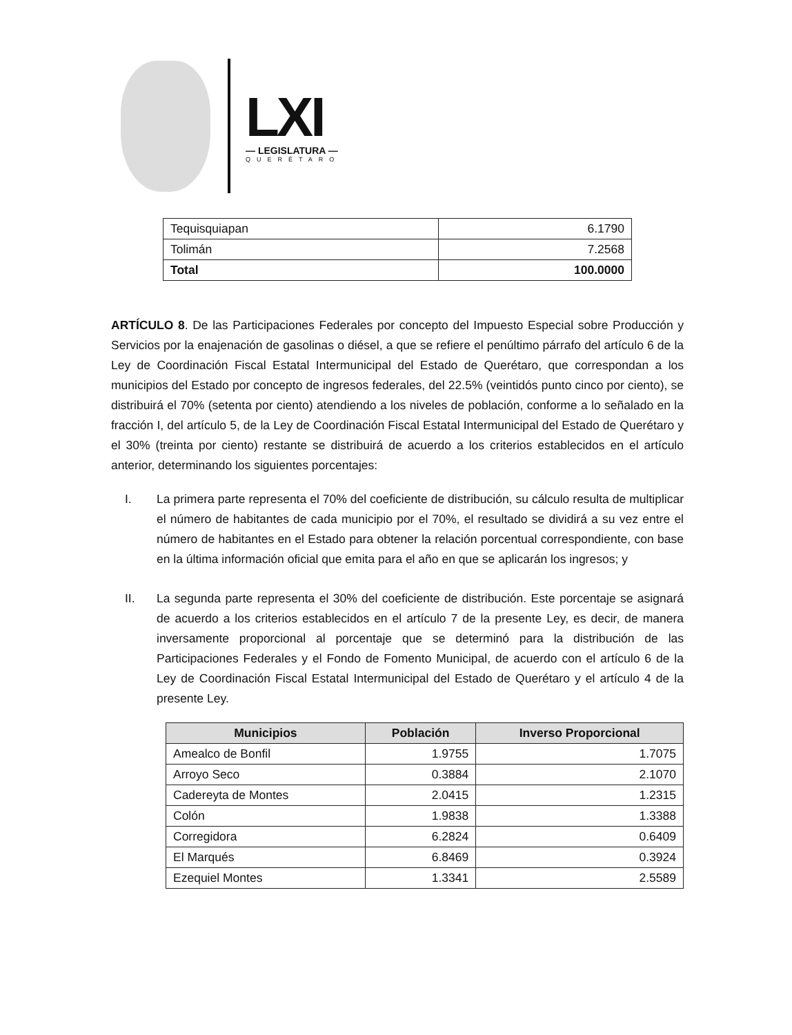LXI
— LEGISLATURA —
QUERÉTARO
| Tequisquiapan | 6.1790 |
| Tolimán | 7.2568 |
| Total | 100.0000 |
ARTÍCULO 8. De las Participaciones Federales por concepto del Impuesto Especial sobre Producción y Servicios por la enajenación de gasolinas o diésel, a que se refiere el penúltimo párrafo del artículo 6 de la Ley de Coordinación Fiscal Estatal Intermunicipal del Estado de Querétaro, que correspondan a los municipios del Estado por concepto de ingresos federales, del 22.5% (veintidós punto cinco por ciento), se distribuirá el 70% (setenta por ciento) atendiendo a los niveles de población, conforme a lo señalado en la fracción I, del artículo 5, de la Ley de Coordinación Fiscal Estatal Intermunicipal del Estado de Querétaro y el 30% (treinta por ciento) restante se distribuirá de acuerdo a los criterios establecidos en el artículo anterior, determinando los siguientes porcentajes:
I. La primera parte representa el 70% del coeficiente de distribución, su cálculo resulta de multiplicar el número de habitantes de cada municipio por el 70%, el resultado se dividirá a su vez entre el número de habitantes en el Estado para obtener la relación porcentual correspondiente, con base en la última información oficial que emita para el año en que se aplicarán los ingresos; y
II. La segunda parte representa el 30% del coeficiente de distribución. Este porcentaje se asignará de acuerdo a los criterios establecidos en el artículo 7 de la presente Ley, es decir, de manera inversamente proporcional al porcentaje que se determinó para la distribución de las Participaciones Federales y el Fondo de Fomento Municipal, de acuerdo con el artículo 6 de la Ley de Coordinación Fiscal Estatal Intermunicipal del Estado de Querétaro y el artículo 4 de la presente Ley.
| Municipios | Población | Inverso Proporcional |
| --- | --- | --- |
| Amealco de Bonfil | 1.9755 | 1.7075 |
| Arroyo Seco | 0.3884 | 2.1070 |
| Cadereyta de Montes | 2.0415 | 1.2315 |
| Colón | 1.9838 | 1.3388 |
| Corregidora | 6.2824 | 0.6409 |
| El Marqués | 6.8469 | 0.3924 |
| Ezequiel Montes | 1.3341 | 2.5589 |